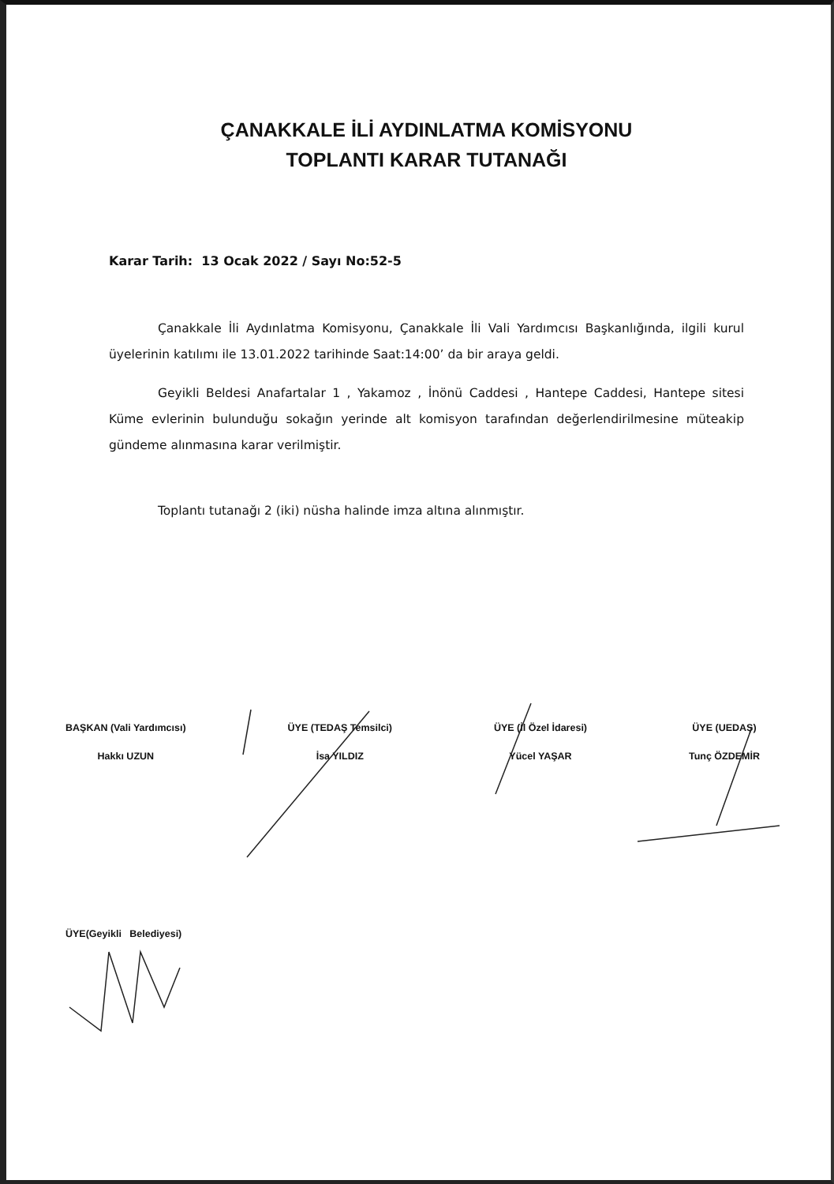ÇANAKKALE İLİ AYDINLATMA KOMİSYONU
TOPLANTI KARAR TUTANAĞI
Karar Tarih: 13 Ocak 2022 / Sayı No:52-5
Çanakkale İli Aydınlatma Komisyonu, Çanakkale İli Vali Yardımcısı Başkanlığında, ilgili kurul üyelerinin katılımı ile 13.01.2022 tarihinde Saat:14:00’ da bir araya geldi.
Geyikli Beldesi Anafartalar 1 , Yakamoz , İnönü Caddesi , Hantepe Caddesi, Hantepe sitesi Küme evlerinin bulunduğu sokağın yerinde alt komisyon tarafından değerlendirilmesine müteakip gündeme alınmasına karar verilmiştir.
Toplantı tutanağı 2 (iki) nüsha halinde imza altına alınmıştır.
BAŞKAN (Vali Yardımcısı)
Hakkı UZUN
ÜYE (TEDAŞ Temsilci)
İsa YILDIZ
ÜYE (İl Özel İdaresi)
Yücel YAŞAR
ÜYE (UEDAŞ)
Tunç ÖZDEMİR
ÜYE(Geyikli Belediyesi)